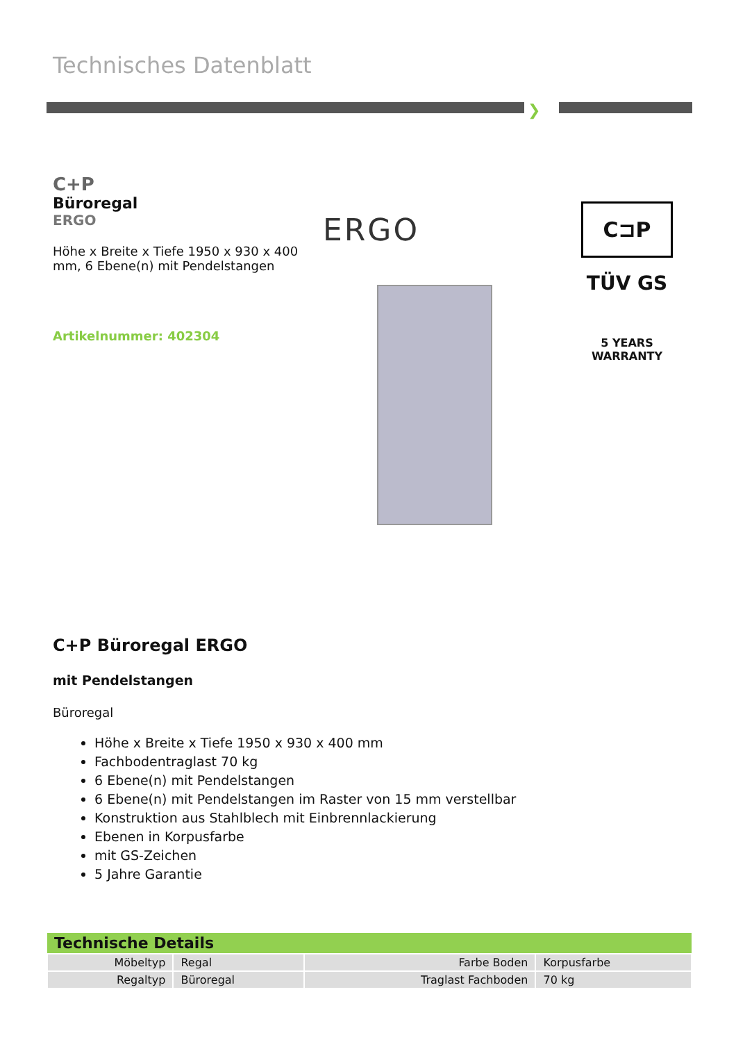Technisches Datenblatt
❯
C+P
Büroregal
ERGO
Höhe x Breite x Tiefe 1950 x 930 x 400 mm, 6 Ebene(n) mit Pendelstangen
Artikelnummer: 402304
ERGO
C⊐P
TÜV GS
5 YEARS
WARRANTY
C+P Büroregal ERGO
mit Pendelstangen
Büroregal
Höhe x Breite x Tiefe 1950 x 930 x 400 mm
Fachbodentraglast 70 kg
6 Ebene(n) mit Pendelstangen
6 Ebene(n) mit Pendelstangen im Raster von 15 mm verstellbar
Konstruktion aus Stahlblech mit Einbrennlackierung
Ebenen in Korpusfarbe
mit GS-Zeichen
5 Jahre Garantie
| Technische Details | | | |
| --- | --- | --- | --- |
| Möbeltyp | Regal | Farbe Boden | Korpusfarbe |
| Regaltyp | Büroregal | Traglast Fachboden | 70 kg |